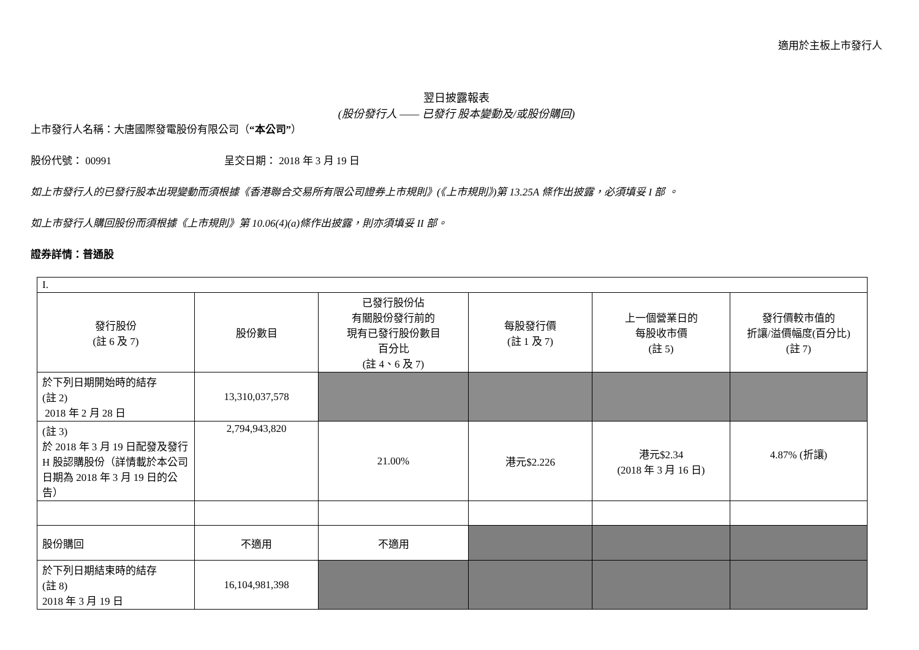適用於主板上市發行人
翌日披露報表
(股份發行人 —— 已發行 股本變動及/或股份購回)
上市發行人名稱：大唐國際發電股份有限公司（“本公司”）
股份代號： 00991 呈交日期： 2018 年 3 月 19 日
如上市發行人的已發行股本出現變動而須根據《香港聯合交易所有限公司證券上市規則》(《上市規則》)第 13.25A 條作出披露，必須填妥 I 部 。
如上市發行人購回股份而須根據《上市規則》第 10.06(4)(a)條作出披露，則亦須填妥 II 部。
證券詳情：普通股
| I. | | | | | |
| 發行股份 (註 6 及 7) | 股份數目 | 已發行股份佔 有關股份發行前的 現有已發行股份數目 百分比 (註 4、6 及 7) | 每股發行價 (註 1 及 7) | 上一個營業日的 每股收市價 (註 5) | 發行價較市值的 折讓/溢價幅度(百分比) (註 7) |
| 於下列日期開始時的結存 (註 2) 2018 年 2 月 28 日 | 13,310,037,578 | | | | |
| (註 3) 於 2018 年 3 月 19 日配發及發行 H 股認購股份（詳情載於本公司日期為 2018 年 3 月 19 日的公告） | 2,794,943,820 | 21.00% | 港元$2.226 | 港元$2.34 (2018 年 3 月 16 日) | 4.87% (折讓) |
| 股份購回 | 不適用 | 不適用 | | | |
| 於下列日期結束時的結存 (註 8) 2018 年 3 月 19 日 | 16,104,981,398 | | | | |